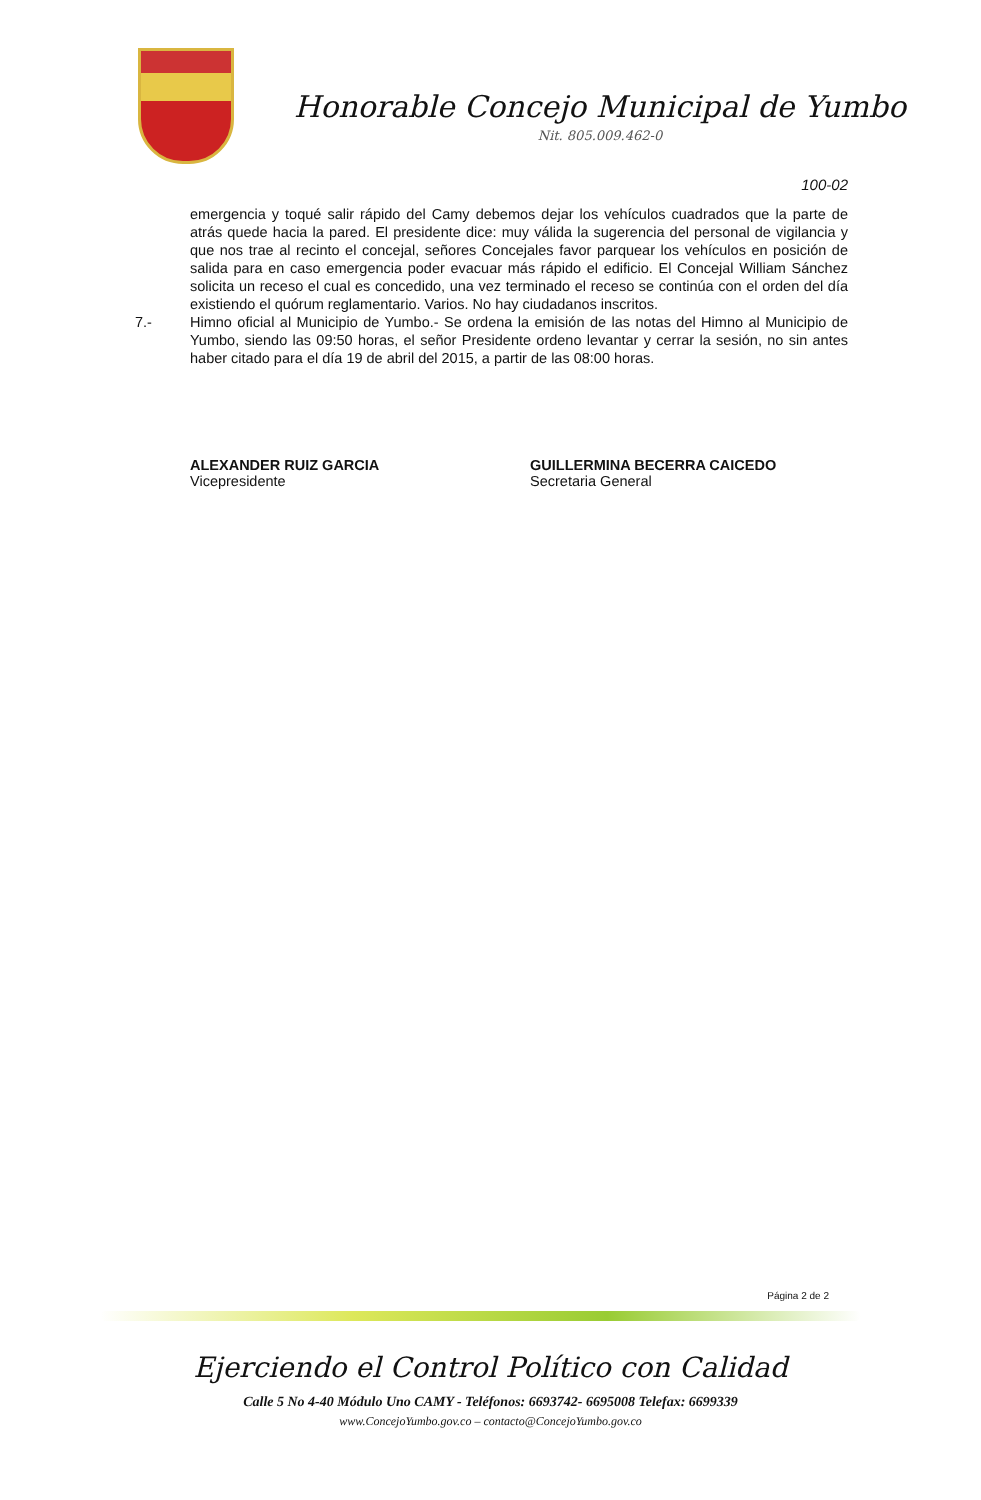Honorable Concejo Municipal de Yumbo
Nit. 805.009.462-0
100-02
emergencia y toqué salir rápido del Camy debemos dejar los vehículos cuadrados que la parte de atrás quede hacia la pared. El presidente dice: muy válida la sugerencia del personal de vigilancia y que nos trae al recinto el concejal, señores Concejales favor parquear los vehículos en posición de salida para en caso emergencia poder evacuar más rápido el edificio. El Concejal William Sánchez solicita un receso el cual es concedido, una vez terminado el receso se continúa con el orden del día existiendo el quórum reglamentario. Varios. No hay ciudadanos inscritos.
7.- Himno oficial al Municipio de Yumbo.- Se ordena la emisión de las notas del Himno al Municipio de Yumbo, siendo las 09:50 horas, el señor Presidente ordeno levantar y cerrar la sesión, no sin antes haber citado para el día 19 de abril del 2015, a partir de las 08:00 horas.
ALEXANDER RUIZ GARCIA
Vicepresidente
GUILLERMINA BECERRA CAICEDO
Secretaria General
Página 2 de 2
Ejerciendo el Control Político con Calidad
Calle 5 No 4-40 Módulo Uno CAMY - Teléfonos: 6693742- 6695008 Telefax: 6699339
www.ConcejoYumbo.gov.co – contacto@ConcejoYumbo.gov.co